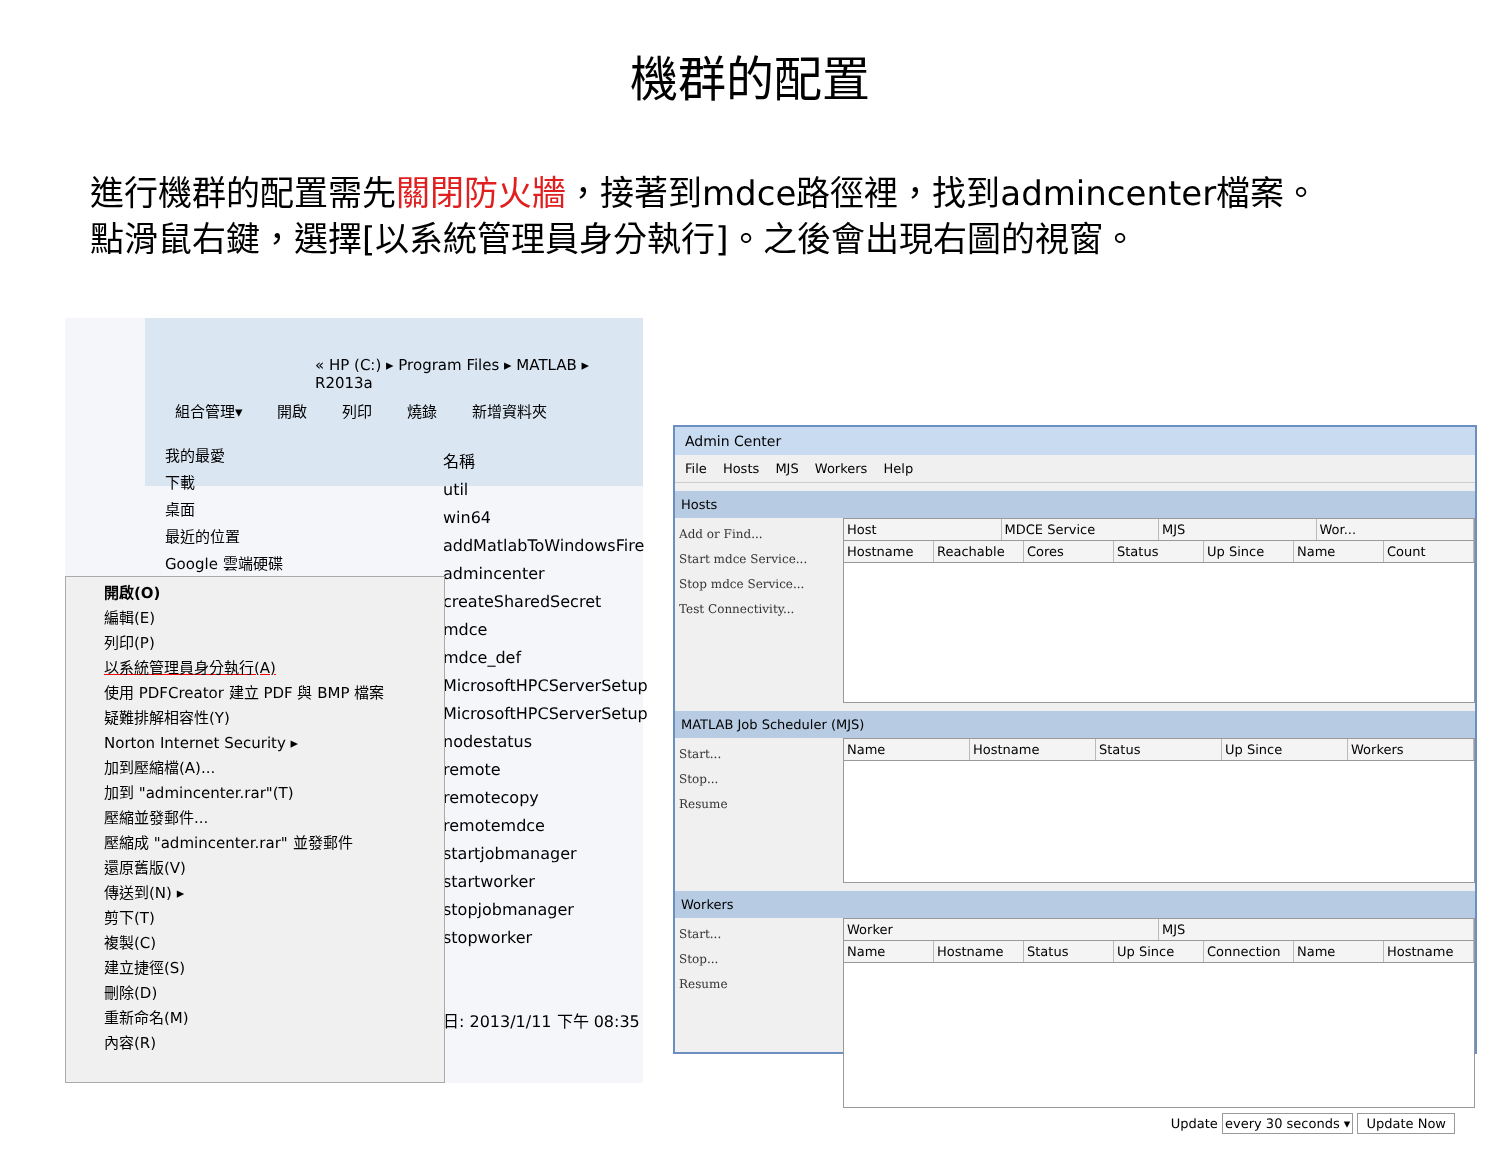機群的配置
進行機群的配置需先關閉防火牆，接著到mdce路徑裡，找到admincenter檔案。
點滑鼠右鍵，選擇[以系統管理員身分執行]。之後會出現右圖的視窗。
« HP (C:) ▸ Program Files ▸ MATLAB ▸ R2013a
組合管理▾ 開啟 列印 燒錄 新增資料夾
我的最愛
下載
桌面
最近的位置
Google 雲端硬碟
名稱
util
win64
addMatlabToWindowsFire
admincenter
createSharedSecret
mdce
mdce_def
MicrosoftHPCServerSetup
MicrosoftHPCServerSetup
nodestatus
remote
remotecopy
remotemdce
startjobmanager
startworker
stopjobmanager
stopworker
日: 2013/1/11 下午 08:35
開啟(O)
編輯(E)
列印(P)
以系統管理員身分執行(A)
使用 PDFCreator 建立 PDF 與 BMP 檔案
疑難排解相容性(Y)
Norton Internet Security ▸
加到壓縮檔(A)...
加到 "admincenter.rar"(T)
壓縮並發郵件...
壓縮成 "admincenter.rar" 並發郵件
還原舊版(V)
傳送到(N) ▸
剪下(T)
複製(C)
建立捷徑(S)
刪除(D)
重新命名(M)
內容(R)
Admin Center
File Hosts MJS Workers Help
Hosts
Add or Find...
Start mdce Service...
Stop mdce Service...
Test Connectivity...
Host MDCE Service MJS Wor...
Hostname Reachable Cores Status Up Since Name Count
MATLAB Job Scheduler (MJS)
Start...
Stop...
Resume
Name Hostname Status Up Since Workers
Workers
Start...
Stop...
Resume
Worker MJS
Name Hostname Status Up Since Connection Name Hostname
Update every 30 seconds ▾ Update Now